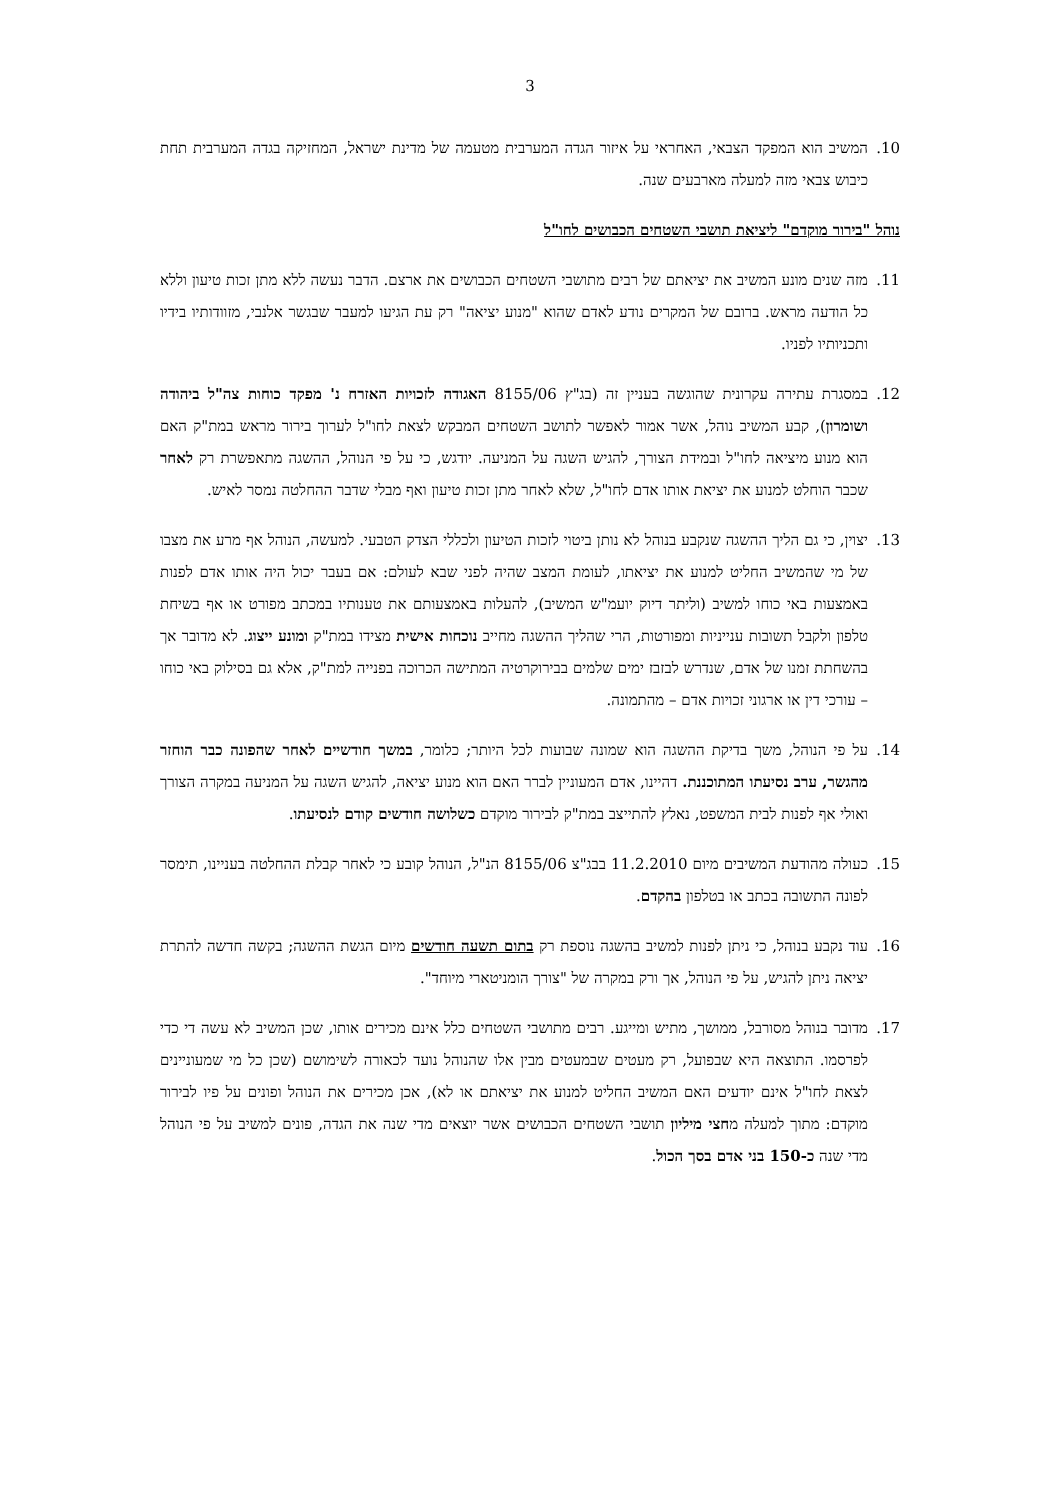3
10. המשיב הוא המפקד הצבאי, האחראי על איזור הגדה המערבית מטעמה של מדינת ישראל, המחזיקה בגדה המערבית תחת כיבוש צבאי מזה למעלה מארבעים שנה.
נוהל "בירור מוקדם" ליציאת תושבי השטחים הכבושים לחו"ל
11. מזה שנים מונע המשיב את יציאתם של רבים מתושבי השטחים הכבושים את ארצם. הדבר נעשה ללא מתן זכות טיעון וללא כל הודעה מראש. ברובם של המקרים נודע לאדם שהוא "מנוע יציאה" רק עת הגיעו למעבר שבגשר אלנבי, מזוודותיו בידיו ותכניותיו לפניו.
12. במסגרת עתירה עקרונית שהוגשה בעניין זה (בג"ץ 8155/06 האגודה לזכויות האזרח נ' מפקד כוחות צה"ל ביהודה ושומרון), קבע המשיב נוהל, אשר אמור לאפשר לתושב השטחים המבקש לצאת לחו"ל לערוך בירור מראש במת"ק האם הוא מנוע מיציאה לחו"ל ובמידת הצורך, להגיש השגה על המניעה. יודגש, כי על פי הנוהל, ההשגה מתאפשרת רק לאחר שכבר הוחלט למנוע את יציאת אותו אדם לחו"ל, שלא לאחר מתן זכות טיעון ואף מבלי שדבר ההחלטה נמסר לאיש.
13. יצוין, כי גם הליך ההשגה שנקבע בנוהל לא נותן ביטוי לזכות הטיעון ולכללי הצדק הטבעי. למעשה, הנוהל אף מרע את מצבו של מי שהמשיב החליט למנוע את יציאתו, לעומת המצב שהיה לפני שבא לעולם: אם בעבר יכול היה אותו אדם לפנות באמצעות באי כוחו למשיב (וליתר דיוק יועמ"ש המשיב), להעלות באמצעותם את טענותיו במכתב מפורט או אף בשיחת טלפון ולקבל תשובות ענייניות ומפורטות, הרי שהליך ההשגה מחייב נוכחות אישית מצידו במת"ק ומונע ייצוג. לא מדובר אך בהשחתת זמנו של אדם, שנדרש לבזבז ימים שלמים בבירוקרטיה המתישה הכרוכה בפנייה למת"ק, אלא גם בסילוק באי כוחו – עורכי דין או ארגוני זכויות אדם – מהתמונה.
14. על פי הנוהל, משך בדיקת ההשגה הוא שמונה שבועות לכל היותר; כלומר, במשך חודשיים לאחר שהפונה כבר הוחזר מהגשר, ערב נסיעתו המתוכננת. דהיינו, אדם המעוניין לברר האם הוא מנוע יציאה, להגיש השגה על המניעה במקרה הצורך ואולי אף לפנות לבית המשפט, נאלץ להתייצב במת"ק לבירור מוקדם כשלושה חודשים קודם לנסיעתו.
15. כעולה מהודעת המשיבים מיום 11.2.2010 בבג"צ 8155/06 הנ"ל, הנוהל קובע כי לאחר קבלת ההחלטה בעניינו, תימסר לפונה התשובה בכתב או בטלפון בהקדם.
16. עוד נקבע בנוהל, כי ניתן לפנות למשיב בהשגה נוספת רק בתום תשעה חודשים מיום הגשת ההשגה; בקשה חדשה להתרת יציאה ניתן להגיש, על פי הנוהל, אך ורק במקרה של "צורך הומניטארי מיוחד".
17. מדובר בנוהל מסורבל, ממושך, מתיש ומייגע. רבים מתושבי השטחים כלל אינם מכירים אותו, שכן המשיב לא עשה די כדי לפרסמו. התוצאה היא שבפועל, רק מעטים שבמעטים מבין אלו שהנוהל נועד לכאורה לשימושם (שכן כל מי שמעוניינים לצאת לחו"ל אינם יודעים האם המשיב החליט למנוע את יציאתם או לא), אכן מכירים את הנוהל ופונים על פיו לבירור מוקדם: מתוך למעלה מחצי מיליון תושבי השטחים הכבושים אשר יוצאים מדי שנה את הגדה, פונים למשיב על פי הנוהל מדי שנה כ-150 בני אדם בסך הכול.